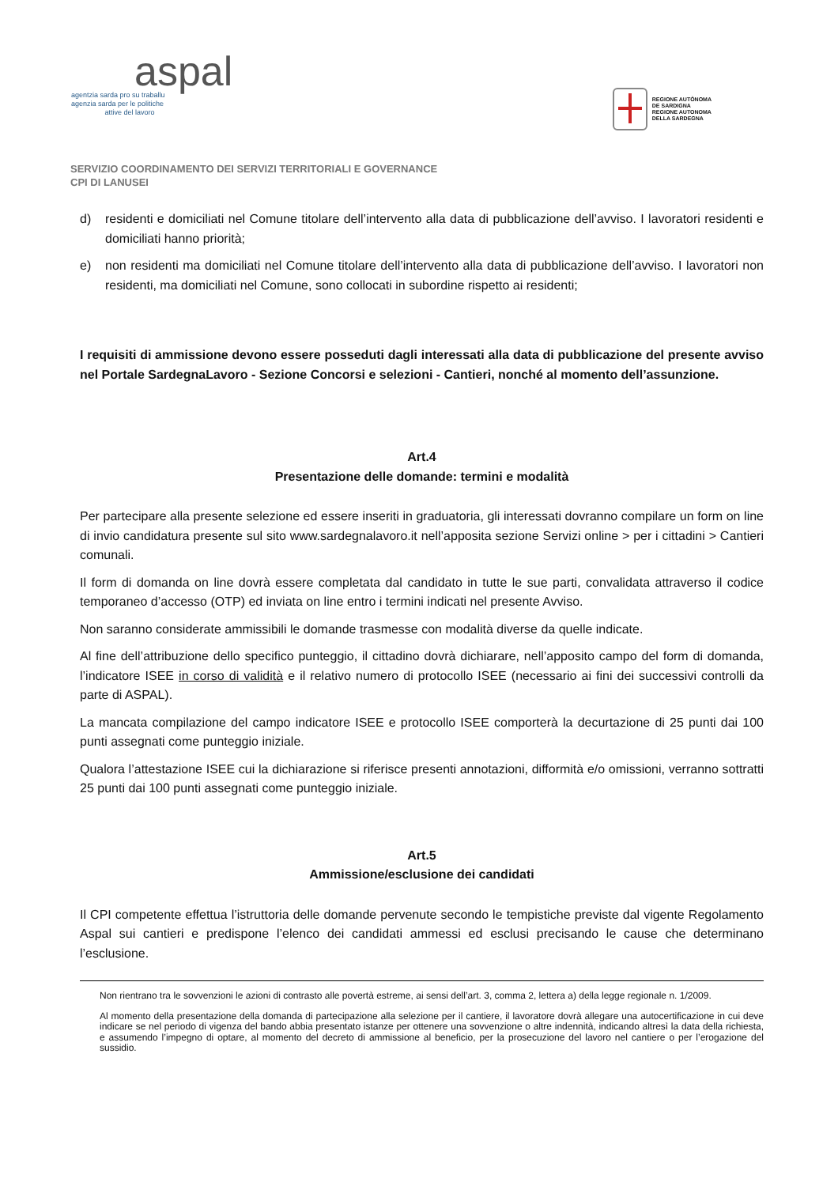aspal
agentzia sarda pro su traballu
agenzia sarda per le politiche
attive del lavoro
REGIONE AUTÒNOMA
DE SARDIGNA
REGIONE AUTONOMA
DELLA SARDEGNA
SERVIZIO COORDINAMENTO DEI SERVIZI TERRITORIALI E GOVERNANCE
CPI DI LANUSEI
d) residenti e domiciliati nel Comune titolare dell’intervento alla data di pubblicazione dell’avviso. I lavoratori residenti e domiciliati hanno priorità;
e) non residenti ma domiciliati nel Comune titolare dell’intervento alla data di pubblicazione dell’avviso. I lavoratori non residenti, ma domiciliati nel Comune, sono collocati in subordine rispetto ai residenti;
I requisiti di ammissione devono essere posseduti dagli interessati alla data di pubblicazione del presente avviso nel Portale SardegnaLavoro - Sezione Concorsi e selezioni - Cantieri, nonché al momento dell’assunzione.
Art.4
Presentazione delle domande: termini e modalità
Per partecipare alla presente selezione ed essere inseriti in graduatoria, gli interessati dovranno compilare un form on line di invio candidatura presente sul sito www.sardegnalavoro.it nell’apposita sezione Servizi online > per i cittadini > Cantieri comunali.
Il form di domanda on line dovrà essere completata dal candidato in tutte le sue parti, convalidata attraverso il codice temporaneo d’accesso (OTP) ed inviata on line entro i termini indicati nel presente Avviso.
Non saranno considerate ammissibili le domande trasmesse con modalità diverse da quelle indicate.
Al fine dell’attribuzione dello specifico punteggio, il cittadino dovrà dichiarare, nell’apposito campo del form di domanda, l’indicatore ISEE in corso di validità e il relativo numero di protocollo ISEE (necessario ai fini dei successivi controlli da parte di ASPAL).
La mancata compilazione del campo indicatore ISEE e protocollo ISEE comporterà la decurtazione di 25 punti dai 100 punti assegnati come punteggio iniziale.
Qualora l’attestazione ISEE cui la dichiarazione si riferisce presenti annotazioni, difformità e/o omissioni, verranno sottratti 25 punti dai 100 punti assegnati come punteggio iniziale.
Art.5
Ammissione/esclusione dei candidati
Il CPI competente effettua l’istruttoria delle domande pervenute secondo le tempistiche previste dal vigente Regolamento Aspal sui cantieri e predispone l’elenco dei candidati ammessi ed esclusi precisando le cause che determinano l’esclusione.
Non rientrano tra le sovvenzioni le azioni di contrasto alle povertà estreme, ai sensi dell’art. 3, comma 2, lettera a) della legge regionale n. 1/2009.
Al momento della presentazione della domanda di partecipazione alla selezione per il cantiere, il lavoratore dovrà allegare una autocertificazione in cui deve indicare se nel periodo di vigenza del bando abbia presentato istanze per ottenere una sovvenzione o altre indennità, indicando altresì la data della richiesta, e assumendo l’impegno di optare, al momento del decreto di ammissione al beneficio, per la prosecuzione del lavoro nel cantiere o per l’erogazione del sussidio.